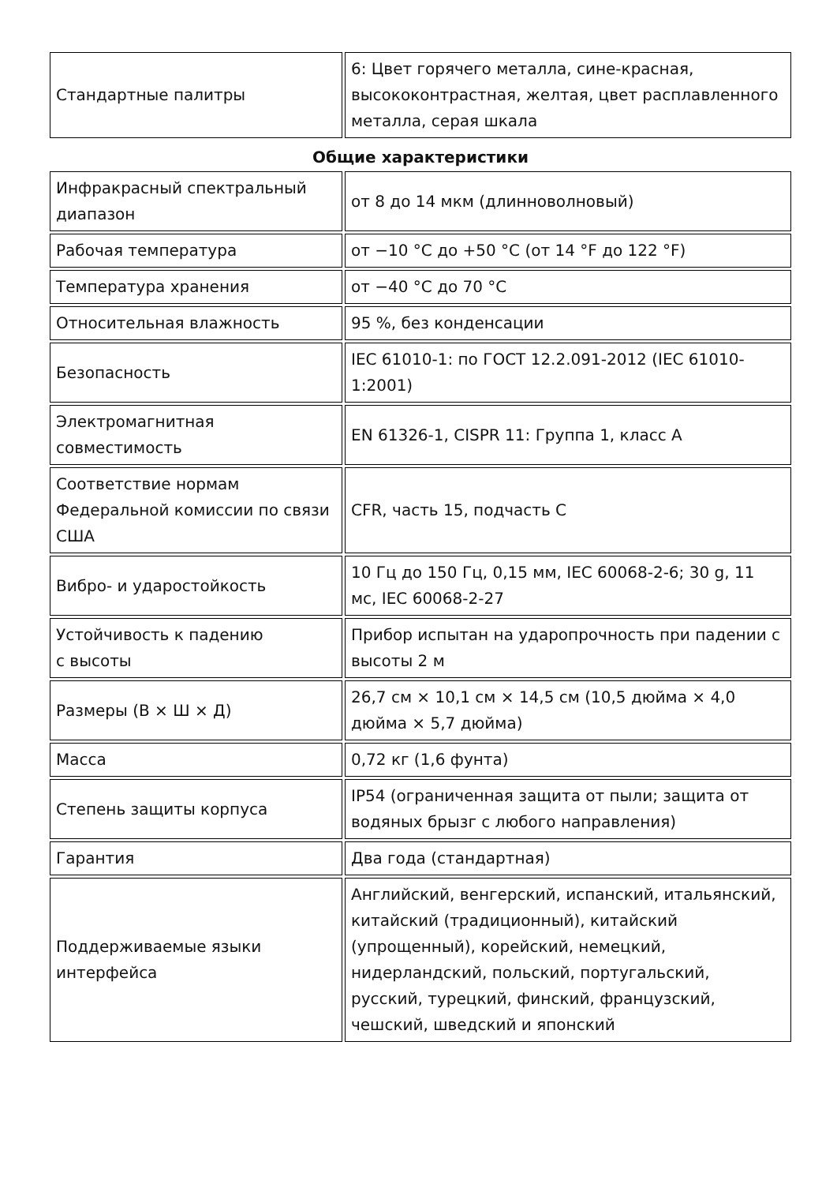| Стандартные палитры | 6: Цвет горячего металла, сине-красная, высококонтрастная, желтая, цвет расплавленного металла, серая шкала |
Общие характеристики
| Инфракрасный спектральный диапазон | от 8 до 14 мкм (длинноволновый) |
| Рабочая температура | от −10 °C до +50 °C (от 14 °F до 122 °F) |
| Температура хранения | от −40 °C до 70 °C |
| Относительная влажность | 95 %, без конденсации |
| Безопасность | IEC 61010-1: по ГОСТ 12.2.091-2012 (IEC 61010-1:2001) |
| Электромагнитная совместимость | EN 61326-1, CISPR 11: Группа 1, класс A |
| Соответствие нормам Федеральной комиссии по связи США | CFR, часть 15, подчасть C |
| Вибро- и ударостойкость | 10 Гц до 150 Гц, 0,15 мм, IEC 60068-2-6; 30 g, 11 мс, IEC 60068-2-27 |
| Устойчивость к падению с высоты | Прибор испытан на ударопрочность при падении с высоты 2 м |
| Размеры (В × Ш × Д) | 26,7 см × 10,1 см × 14,5 см (10,5 дюйма × 4,0 дюйма × 5,7 дюйма) |
| Масса | 0,72 кг (1,6 фунта) |
| Степень защиты корпуса | IP54 (ограниченная защита от пыли; защита от водяных брызг с любого направления) |
| Гарантия | Два года (стандартная) |
| Поддерживаемые языки интерфейса | Английский, венгерский, испанский, итальянский, китайский (традиционный), китайский (упрощенный), корейский, немецкий, нидерландский, польский, португальский, русский, турецкий, финский, французский, чешский, шведский и японский |